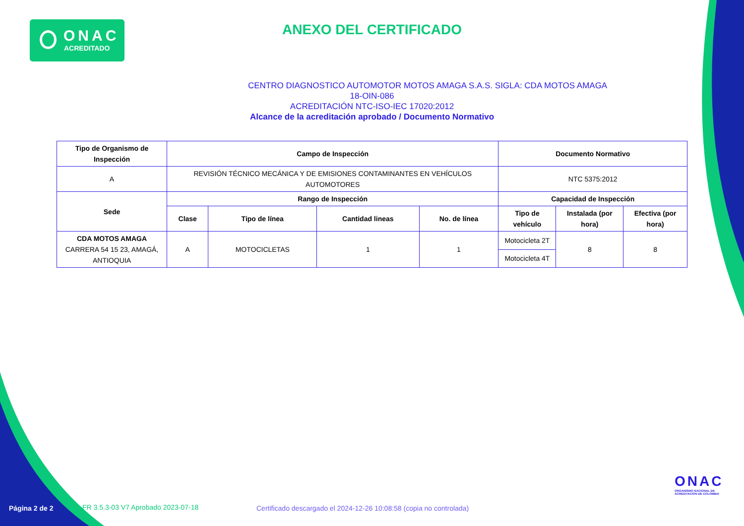ONAC
ACREDITADO
ANEXO DEL CERTIFICADO
CENTRO DIAGNOSTICO AUTOMOTOR MOTOS AMAGA S.A.S. SIGLA: CDA MOTOS AMAGA
18-OIN-086
ACREDITACIÓN NTC-ISO-IEC 17020:2012
Alcance de la acreditación aprobado / Documento Normativo
| Tipo de Organismo de Inspección | Campo de Inspección | | | | Documento Normativo | | |
| --- | --- | --- | --- | --- | --- | --- | --- |
| A | REVISIÓN TÉCNICO MECÁNICA Y DE EMISIONES CONTAMINANTES EN VEHÍCULOS AUTOMOTORES | | | | NTC 5375:2012 | | |
| Sede | Rango de Inspección | | | | Capacidad de Inspección | | |
| | Clase | Tipo de línea | Cantidad lineas | No. de línea | Tipo de vehículo | Instalada (por hora) | Efectiva (por hora) |
| CDA MOTOS AMAGA CARRERA 54 15 23, AMAGÁ, ANTIOQUIA | A | MOTOCICLETAS | 1 | 1 | Motocicleta 2T | 8 | 8 |
| | | | | | Motocicleta 4T | | |
ONAC
ORGANISMO NACIONAL DE
ACREDITACIÓN DE COLOMBIA
Página 2 de 2
FR 3.5.3-03 V7 Aprobado 2023-07-18
Certificado descargado el 2024-12-26 10:08:58 (copia no controlada)